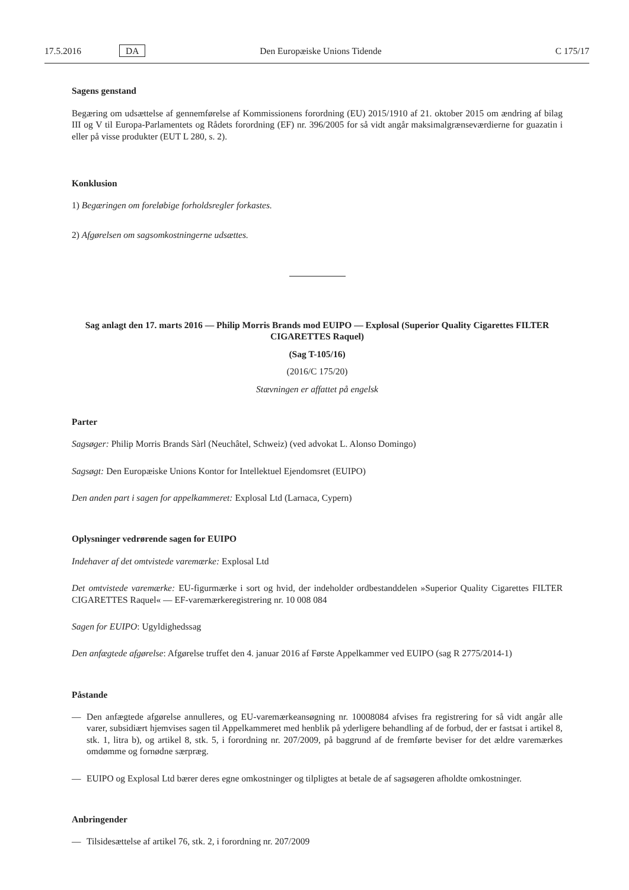17.5.2016 DA Den Europæiske Unions Tidende C 175/17
Sagens genstand
Begæring om udsættelse af gennemførelse af Kommissionens forordning (EU) 2015/1910 af 21. oktober 2015 om ændring af bilag III og V til Europa-Parlamentets og Rådets forordning (EF) nr. 396/2005 for så vidt angår maksimalgrænseværdierne for guazatin i eller på visse produkter (EUT L 280, s. 2).
Konklusion
1) Begæringen om foreløbige forholdsregler forkastes.
2) Afgørelsen om sagsomkostningerne udsættes.
Sag anlagt den 17. marts 2016 — Philip Morris Brands mod EUIPO — Explosal (Superior Quality Cigarettes FILTER CIGARETTES Raquel)
(Sag T-105/16)
(2016/C 175/20)
Stævningen er affattet på engelsk
Parter
Sagsøger: Philip Morris Brands Sàrl (Neuchâtel, Schweiz) (ved advokat L. Alonso Domingo)
Sagsøgt: Den Europæiske Unions Kontor for Intellektuel Ejendomsret (EUIPO)
Den anden part i sagen for appelkammeret: Explosal Ltd (Larnaca, Cypern)
Oplysninger vedrørende sagen for EUIPO
Indehaver af det omtvistede varemærke: Explosal Ltd
Det omtvistede varemærke: EU-figurmærke i sort og hvid, der indeholder ordbestanddelen »Superior Quality Cigarettes FILTER CIGARETTES Raquel« — EF-varemærkeregistrering nr. 10 008 084
Sagen for EUIPO: Ugyldighedssag
Den anfægtede afgørelse: Afgørelse truffet den 4. januar 2016 af Første Appelkammer ved EUIPO (sag R 2775/2014-1)
Påstande
— Den anfægtede afgørelse annulleres, og EU-varemærkeansøgning nr. 10008084 afvises fra registrering for så vidt angår alle varer, subsidiært hjemvises sagen til Appelkammeret med henblik på yderligere behandling af de forbud, der er fastsat i artikel 8, stk. 1, litra b), og artikel 8, stk. 5, i forordning nr. 207/2009, på baggrund af de fremførte beviser for det ældre varemærkes omdømme og fornødne særpræg.
— EUIPO og Explosal Ltd bærer deres egne omkostninger og tilpligtes at betale de af sagsøgeren afholdte omkostninger.
Anbringender
— Tilsidesættelse af artikel 76, stk. 2, i forordning nr. 207/2009